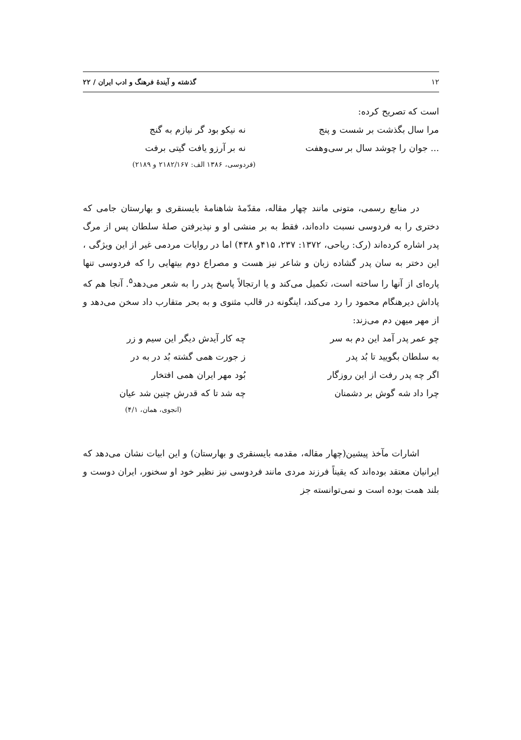۱۲ گذشته و آیندهٔ فرهنگ و ادب ایران / ۲۲
است که تصریح کرده:
مرا سال بگذشت بر شست و پنج نه نیکو بود گر نیازم به گنج
... جوان را چوشد سال بر سی‌وهفت نه بر آرزو یافت گیتی برفت
(فردوسی، ۱۳۸۶ الف: ۲۱۸۲/۱۶۷ و ۲۱۸۹)
در منابع رسمی، متونی مانند چهار مقاله، مقدّمهٔ شاهنامهٔ بایسنقری و بهارستان جامی که دختری را به فردوسی نسبت داده‌اند، فقط به بر منشی او و نپذیرفتن صلهٔ سلطان پس از مرگ پدر اشاره کرده‌اند (رک: ریاحی، ۱۳۷۲: ۲۳۷، ۴۱۵و ۴۳۸) اما در روایات مردمی غیر از این ویژگی ، این دختر به سان پدر گشاده زبان و شاعر نیز هست و مصراع دوم بیتهایی را که فردوسی تنها پاره‌ای از آنها را ساخته است، تکمیل می‌کند و یا ارتجالاً پاسخ پدر را به شعر می‌دهد<sup>۵</sup>. آنجا هم که پاداش دیرهنگام محمود را رد می‌کند، اینگونه در قالب مثنوی و به بحر متقارب داد سخن می‌دهد و از مهر میهن دم می‌زند:
چو عمر پدر آمد این دم به سر چه کار آیدش دیگر این سیم و زر
به سلطان بگویید تا بُد پدر ز جورت همی گشته بُد در به در
اگر چه پدر رفت از این روزگار بُود مهر ایران همی افتخار
چرا داد شه گوش بر دشمنان چه شد تا که قدرش چنین شد عیان
(انجوی، همان، ۴/۱)
اشارات مآخذ پیشین(چهار مقاله، مقدمه بایسنقری و بهارستان) و این ابیات نشان می‌دهد که ایرانیان معتقد بوده‌اند که یقیناً فرزند مردی مانند فردوسی نیز نظیر خود او سخنور، ایران دوست و بلند همت بوده است و نمی‌توانسته جز